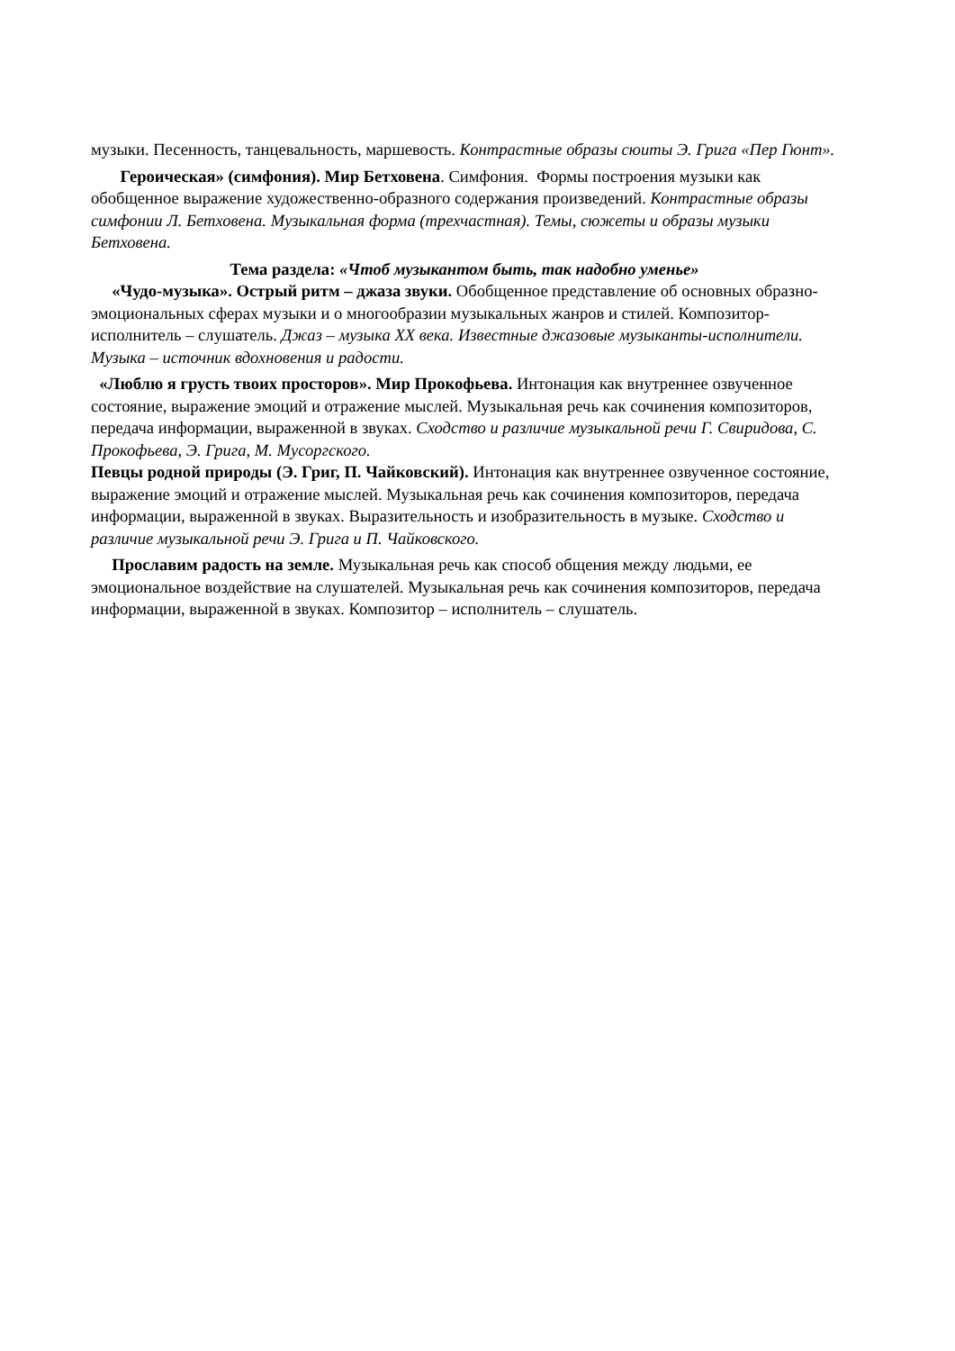музыки. Песенность, танцевальность, маршевость. Контрастные образы сюиты Э. Грига «Пер Гюнт».
Героическая» (симфония). Мир Бетховена. Симфония. Формы построения музыки как обобщенное выражение художественно-образного содержания произведений. Контрастные образы симфонии Л. Бетховена. Музыкальная форма (трехчастная). Темы, сюжеты и образы музыки Бетховена.
Тема раздела: «Чтоб музыкантом быть, так надобно уменье»
«Чудо-музыка». Острый ритм – джаза звуки. Обобщенное представление об основных образно-эмоциональных сферах музыки и о многообразии музыкальных жанров и стилей. Композитор- исполнитель – слушатель. Джаз – музыка XX века. Известные джазовые музыканты-исполнители. Музыка – источник вдохновения и радости.
«Люблю я грусть твоих просторов». Мир Прокофьева. Интонация как внутреннее озвученное состояние, выражение эмоций и отражение мыслей. Музыкальная речь как сочинения композиторов, передача информации, выраженной в звуках. Сходство и различие музыкальной речи Г. Свиридова, С. Прокофьева, Э. Грига, М. Мусоргского.
Певцы родной природы (Э. Григ, П. Чайковский). Интонация как внутреннее озвученное состояние, выражение эмоций и отражение мыслей. Музыкальная речь как сочинения композиторов, передача информации, выраженной в звуках. Выразительность и изобразительность в музыке. Сходство и различие музыкальной речи Э. Грига и П. Чайковского.
Прославим радость на земле. Музыкальная речь как способ общения между людьми, ее эмоциональное воздействие на слушателей. Музыкальная речь как сочинения композиторов, передача информации, выраженной в звуках. Композитор – исполнитель – слушатель.